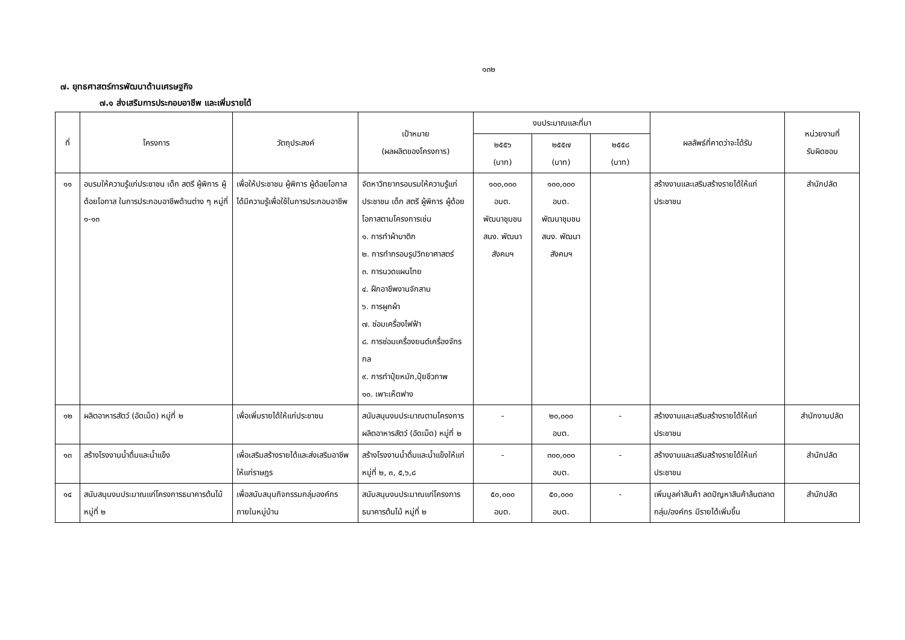๑๓๒
๗. ยุทธศาสตร์การพัฒนาด้านเศรษฐกิจ
๗.๑ ส่งเสริมการประกอบอาชีพ และเพิ่มรายได้
| ที่ | โครงการ | วัตถุประสงค์ | เป้าหมาย (ผลผลิตของโครงการ) | งบประมาณและที่มา | | | ผลลัพธ์ที่คาดว่าจะได้รับ | หน่วยงานที่ รับผิดชอบ |
| --- | --- | --- | --- | --- | --- | --- | --- | --- |
| | | | | ๒๕๕๖ (บาท) | ๒๕๕๗ (บาท) | ๒๕๕๘ (บาท) | | |
| ๑๑ | อบรมให้ความรู้แก่ประชาชน เด็ก สตรี ผู้พิการ ผู้ด้อยโอกาส ในการประกอบอาชีพด้านต่าง ๆ หมู่ที่ ๑-๑๓ | เพื่อให้ประชาชน ผู้พิการ ผู้ด้อยโอกาสได้มีความรู้เพื่อใช้ในการประกอบอาชีพ | จัดหาวิทยากรอบรมให้ความรู้แก่ประชาชน เด็ก สตรี ผู้พิการ ผู้ด้อยโอกาสตามโครงการเช่น ๑. การทำผ้าบาติก ๒. การทำกรอบรูปวิทยาศาสตร์ ๓. การนวดแผนไทย ๔. ฝึกอาชีพงานจักสาน ๖. การผูกผ้า ๗. ซ่อมเครื่องไฟฟ้า ๘. การซ่อมเครื่องยนต์เครื่องจักรกล ๙. การทำปุ๋ยหมัก,ปุ๋ยชีวภาพ ๑๐. เพาะเห็ดฟาง | ๑๐๐,๐๐๐ อบต. พัฒนาชุมชน สนง. พัฒนาสังคมฯ | ๑๐๐,๐๐๐ อบต. พัฒนาชุมชน สนง. พัฒนาสังคมฯ | | สร้างงานและเสริมสร้างรายได้ให้แก่ประชาชน | สำนักปลัด |
| ๑๒ | ผลิตอาหารสัตว์ (อัดเม็ด) หมู่ที่ ๒ | เพื่อเพิ่มรายได้ให้แก่ประชาชน | สนับสนุนงบประมาณตามโครงการผลิตอาหารสัตว์ (อัดเม็ด) หมู่ที่ ๒ | - | ๒๐,๐๐๐ อบต. | - | สร้างงานและเสริมสร้างรายได้ให้แก่ประชาชน | สำนักงานปลัด |
| ๑๓ | สร้างโรงงานน้ำดื่มและน้ำแข็ง | เพื่อเสริมสร้างรายได้และส่งเสริมอาชีพให้แก่ราษฎร | สร้างโรงงานน้ำดื่มและน้ำแข็งให้แก่ หมู่ที่ ๒, ๓, ๕,๖,๘ | - | ๓๐๐,๐๐๐ อบต. | - | สร้างงานและเสริมสร้างรายได้ให้แก่ประชาชน | สำนักปลัด |
| ๑๔ | สนับสนุนงบประมาณแก่โครงการธนาคารต้นไม้ หมู่ที่ ๒ | เพื่อสนับสนุนกิจกรรมกลุ่มองค์กรภายในหมู่บ้าน | สนับสนุนงบประมาณแก่โครงการธนาคารต้นไม้ หมู่ที่ ๒ | ๕๐,๐๐๐ อบต. | ๕๐,๐๐๐ อบต. | - | เพิ่มมูลค่าสินค้า ลดปัญหาสินค้าล้นตลาด กลุ่ม/องค์กร มีรายได้เพิ่มขึ้น | สำนักปลัด |